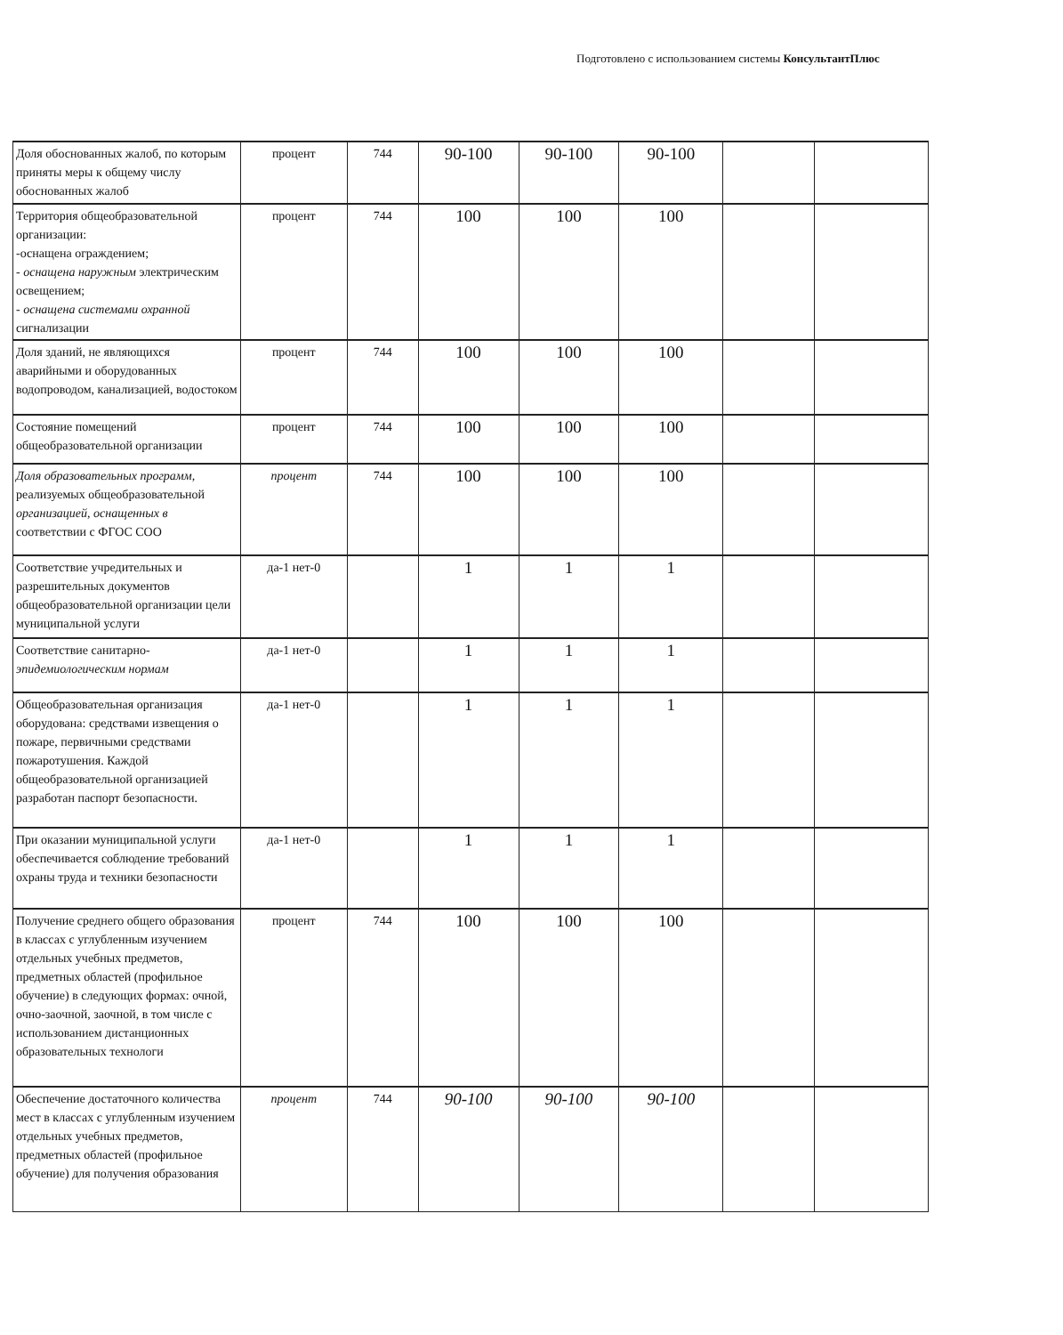Подготовлено с использованием системы КонсультантПлюс
| Доля обоснованных жалоб, по которым приняты меры к общему числу обоснованных жалоб | процент | 744 | 90-100 | 90-100 | 90-100 | | |
| Территория общеобразовательной организации: -оснащена ограждением; - оснащена наружным электрическим освещением; - оснащена системами охранной сигнализации | процент | 744 | 100 | 100 | 100 | | |
| Доля зданий, не являющихся аварийными и оборудованных водопроводом, канализацией, водостоком | процент | 744 | 100 | 100 | 100 | | |
| Состояние помещений общеобразовательной организации | процент | 744 | 100 | 100 | 100 | | |
| Доля образовательных программ, реализуемых общеобразовательной организацией, оснащенных в соответствии с ФГОС СОО | процент | 744 | 100 | 100 | 100 | | |
| Соответствие учредительных и разрешительных документов общеобразовательной организации цели муниципальной услуги | да-1 нет-0 | | 1 | 1 | 1 | | |
| Соответствие санитарно- эпидемиологическим нормам | да-1 нет-0 | | 1 | 1 | 1 | | |
| Общеобразовательная организация оборудована: средствами извещения о пожаре, первичными средствами пожаротушения. Каждой общеобразовательной организацией разработан паспорт безопасности. | да-1 нет-0 | | 1 | 1 | 1 | | |
| При оказании муниципальной услуги обеспечивается соблюдение требований охраны труда и техники безопасности | да-1 нет-0 | | 1 | 1 | 1 | | |
| Получение среднего общего образования в классах с углубленным изучением отдельных учебных предметов, предметных областей (профильное обучение) в следующих формах: очной, очно-заочной, заочной, в том числе с использованием дистанционных образовательных технологи | процент | 744 | 100 | 100 | 100 | | |
| Обеспечение достаточного количества мест в классах с углубленным изучением отдельных учебных предметов, предметных областей (профильное обучение) для получения образования | процент | 744 | 90-100 | 90-100 | 90-100 | | |